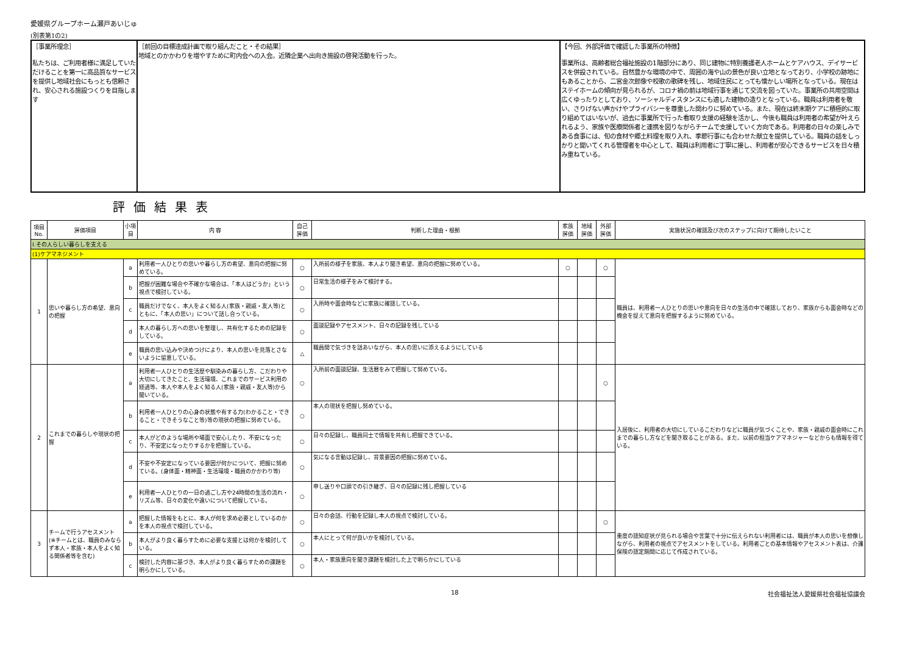愛媛県グループホーム瀬戸あいじゅ
(別表第1の2)
| ［事業所理念］ 私たちは、ご利用者様に満足していただけることを第一に高品質なサービスを提供し地域社会にもっとも信頼され、安心される施設つくりを目指します | ［前回の目標達成計画で取り組んだこと・その結果］ 地域とのかかわりを増やすために町内会への入会。近隣企業へ出向き施設の啓発活動を行った。 | 【今回、外部評価で確認した事業所の特徴】 事業所は、高齢者総合福祉施設の1階部分にあり、同じ建物に特別養護老人ホームとケアハウス、デイサービスを併設されている。自然豊かな環境の中で、周囲の海や山の景色が良い立地となっており、小学校の跡地にもあることから、二宮金次郎像や校歌の歌碑を残し、地域住民にとっても懐かしい場所となっている。現在はステイホームの傾向が見られるが、コロナ禍の前は地域行事を通じて交流を図っていた。事業所の共用空間は広くゆったりとしており、ソーシャルディスタンスにも適した建物の造りとなっている。職員は利用者を敬い、さりげない声かけやプライバシーを尊重した関わりに努めている。また、現在は終末期ケアに積極的に取り組めてはいないが、過去に事業所で行った看取り支援の経験を活かし、今後も職員は利用者の希望が叶えられるよう、家族や医療関係者と連携を図りながらチームで支援していく方向である。利用者の日々の楽しみである食事には、旬の食材や郷土料理を取り入れ、季節行事にも合わせた献立を提供している。職員の話をしっかりと聞いてくれる管理者を中心として、職員は利用者に丁寧に接し、利用者が安心できるサービスを日々積み重ねている。 |
評価結果表
| 項目No. | 評価項目 | 小項目 | 内 容 | 自己評価 | 判断した理由・根拠 | 家族評価 | 地域評価 | 外部評価 | 実施状況の確認及び次のステップに向けて期待したいこと |
| --- | --- | --- | --- | --- | --- | --- | --- | --- | --- |
| Ⅰ.その人らしい暮らしを支える | | | | | | | | | |
| (1)ケアマネジメント | | | | | | | | | |
| 1 | 思いや暮らし方の希望、意向の把握 | a | 利用者一人ひとりの思いや暮らし方の希望、意向の把握に努めている。 | ○ | 入所前の様子を家族、本人より聞き希望、意向の把握に努めている。 | ○ | | ○ | 職員は、利用者一人ひとりの思いや意向を日々の生活の中で確認しており、家族からも面会時などの機会を捉えて意向を把握するように努めている。 |
| | | b | 把握が困難な場合や不確かな場合は、「本人はどうか」という視点で検討している。 | ○ | 日常生活の様子をみて検討する。 | | | | |
| | | c | 職員だけでなく、本人をよく知る人(家族・親戚・友人等)とともに、「本人の思い」について話し合っている。 | ○ | 入所時や面会時などに家族に確認している。 | | | | |
| | | d | 本人の暮らし方への思いを整理し、共有化するための記録をしている。 | ○ | 面談記録やアセスメント、日々の記録を残している | | | | |
| | | e | 職員の思い込みや決めつけにより、本人の思いを見落とさないように留意している。 | △ | 職員間で気づきを話あいながら、本人の思いに添えるようにしている | | | | |
| 2 | これまでの暮らしや現状の把握 | a | 利用者一人ひとりの生活歴や馴染みの暮らし方、こだわりや大切にしてきたこと、生活環境、これまでのサービス利用の経過等、本人や本人をよく知る人(家族・親戚・友人等)から聞いている。 | ○ | 入所前の面談記録、生活暦をみて把握して努めている。 | | | ○ | 入居後に、利用者の大切にしているこだわりなどに職員が気づくことや、家族・親戚の面会時にこれまでの暮らし方などを聞き取ることがある。また、以前の担当ケアマネジャーなどからも情報を得ている。 |
| | | b | 利用者一人ひとりの心身の状態や有する力(わかること・できること・できそうなこと等)等の現状の把握に努めている。 | ○ | 本人の現状を把握し努めている。 | | | | |
| | | c | 本人がどのような場所や場面で安心したり、不安になったり、不安定になったりするかを把握している。 | ○ | 日々の記録し、職員同士で情報を共有し把握できている。 | | | | |
| | | d | 不安や不安定になっている要因が何かについて、把握に努めている。(身体面・精神面・生活環境・職員のかかわり等) | ○ | 気になる言動は記録し、背景要因の把握に努めている。 | | | | |
| | | e | 利用者一人ひとりの一日の過ごし方や24時間の生活の流れ・リズム等、日々の変化や違いについて把握している。 | ○ | 申し送りや口頭での引き継ぎ、日々の記録に残し把握している | | | | |
| 3 | チームで行うアセスメント (※チームとは、職員のみならず本人・家族・本人をよく知る関係者等を含む) | a | 把握した情報をもとに、本人が何を求め必要としているのかを本人の視点で検討している。 | ○ | 日々の会話、行動を記録し本人の視点で検討している。 | | | ○ | 重度の認知症状が見られる場合や言葉で十分に伝えられない利用者には、職員が本人の思いを想像しながら、利用者の視点でアセスメントをしている。利用者ごとの基本情報やアセスメント表は、介護保険の認定期間に応じて作成されている。 |
| | | b | 本人がより良く暮らすために必要な支援とは何かを検討している。 | ○ | 本人にとって何が良いかを検討している。 | | | | |
| | | c | 検討した内容に基づき、本人がより良く暮らすための課題を明らかにしている。 | ○ | 本人・家族意向を聞き課題を検討した上で明らかにしている | | | | |
18 社会福祉法人愛媛県社会福祉協議会